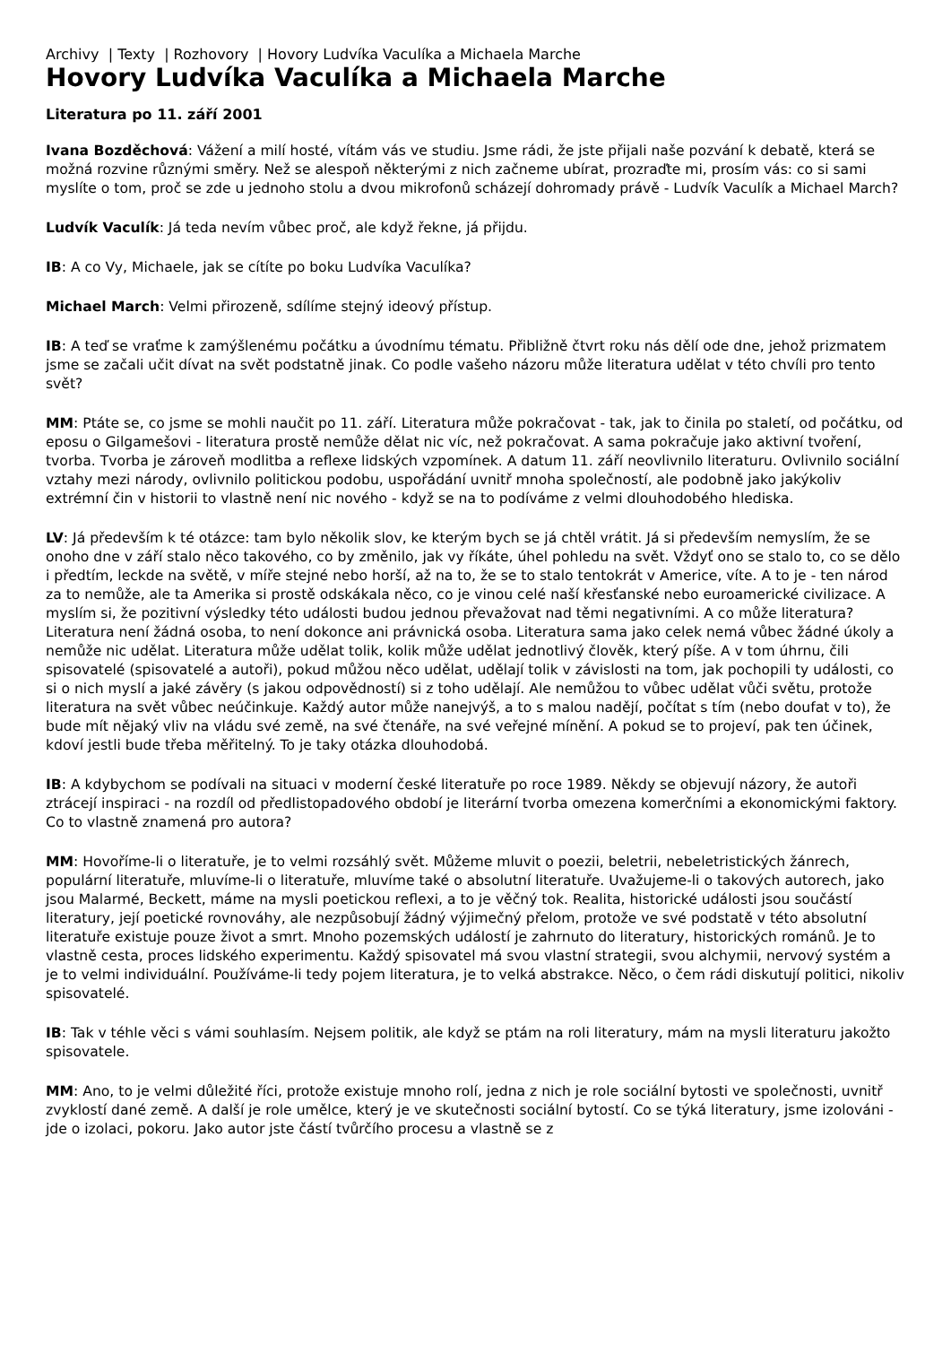Archivy | Texty | Rozhovory | Hovory Ludvíka Vaculíka a Michaela Marche
Hovory Ludvíka Vaculíka a Michaela Marche
Literatura po 11. září 2001
Ivana Bozděchová: Vážení a milí hosté, vítám vás ve studiu. Jsme rádi, že jste přijali naše pozvání k debatě, která se možná rozvine různými směry. Než se alespoň některými z nich začneme ubírat, prozraďte mi, prosím vás: co si sami myslíte o tom, proč se zde u jednoho stolu a dvou mikrofonů scházejí dohromady právě - Ludvík Vaculík a Michael March?
Ludvík Vaculík: Já teda nevím vůbec proč, ale když řekne, já přijdu.
IB: A co Vy, Michaele, jak se cítíte po boku Ludvíka Vaculíka?
Michael March: Velmi přirozeně, sdílíme stejný ideový přístup.
IB: A teď se vraťme k zamýšlenému počátku a úvodnímu tématu. Přibližně čtvrt roku nás dělí ode dne, jehož prizmatem jsme se začali učit dívat na svět podstatně jinak. Co podle vašeho názoru může literatura udělat v této chvíli pro tento svět?
MM: Ptáte se, co jsme se mohli naučit po 11. září. Literatura může pokračovat - tak, jak to činila po staletí, od počátku, od eposu o Gilgamešovi - literatura prostě nemůže dělat nic víc, než pokračovat. A sama pokračuje jako aktivní tvoření, tvorba. Tvorba je zároveň modlitba a reflexe lidských vzpomínek. A datum 11. září neovlivnilo literaturu. Ovlivnilo sociální vztahy mezi národy, ovlivnilo politickou podobu, uspořádání uvnitř mnoha společností, ale podobně jako jakýkoliv extrémní čin v historii to vlastně není nic nového - když se na to podíváme z velmi dlouhodobého hlediska.
LV: Já především k té otázce: tam bylo několik slov, ke kterým bych se já chtěl vrátit. Já si především nemyslím, že se onoho dne v září stalo něco takového, co by změnilo, jak vy říkáte, úhel pohledu na svět. Vždyť ono se stalo to, co se dělo i předtím, leckde na světě, v míře stejné nebo horší, až na to, že se to stalo tentokrát v Americe, víte. A to je - ten národ za to nemůže, ale ta Amerika si prostě odskákala něco, co je vinou celé naší křesťanské nebo euroamerické civilizace. A myslím si, že pozitivní výsledky této události budou jednou převažovat nad těmi negativními. A co může literatura? Literatura není žádná osoba, to není dokonce ani právnická osoba. Literatura sama jako celek nemá vůbec žádné úkoly a nemůže nic udělat. Literatura může udělat tolik, kolik může udělat jednotlivý člověk, který píše. A v tom úhrnu, čili spisovatelé (spisovatelé a autoři), pokud můžou něco udělat, udělají tolik v závislosti na tom, jak pochopili ty události, co si o nich myslí a jaké závěry (s jakou odpovědností) si z toho udělají. Ale nemůžou to vůbec udělat vůči světu, protože literatura na svět vůbec neúčinkuje. Každý autor může nanejvýš, a to s malou nadějí, počítat s tím (nebo doufat v to), že bude mít nějaký vliv na vládu své země, na své čtenáře, na své veřejné mínění. A pokud se to projeví, pak ten účinek, kdoví jestli bude třeba měřitelný. To je taky otázka dlouhodobá.
IB: A kdybychom se podívali na situaci v moderní české literatuře po roce 1989. Někdy se objevují názory, že autoři ztrácejí inspiraci - na rozdíl od předlistopadového období je literární tvorba omezena komerčními a ekonomickými faktory. Co to vlastně znamená pro autora?
MM: Hovoříme-li o literatuře, je to velmi rozsáhlý svět. Můžeme mluvit o poezii, beletrii, nebeletristických žánrech, populární literatuře, mluvíme-li o literatuře, mluvíme také o absolutní literatuře. Uvažujeme-li o takových autorech, jako jsou Malarmé, Beckett, máme na mysli poetickou reflexi, a to je věčný tok. Realita, historické události jsou součástí literatury, její poetické rovnováhy, ale nezpůsobují žádný výjimečný přelom, protože ve své podstatě v této absolutní literatuře existuje pouze život a smrt. Mnoho pozemských událostí je zahrnuto do literatury, historických románů. Je to vlastně cesta, proces lidského experimentu. Každý spisovatel má svou vlastní strategii, svou alchymii, nervový systém a je to velmi individuální. Používáme-li tedy pojem literatura, je to velká abstrakce. Něco, o čem rádi diskutují politici, nikoliv spisovatelé.
IB: Tak v téhle věci s vámi souhlasím. Nejsem politik, ale když se ptám na roli literatury, mám na mysli literaturu jakožto spisovatele.
MM: Ano, to je velmi důležité říci, protože existuje mnoho rolí, jedna z nich je role sociální bytosti ve společnosti, uvnitř zvyklostí dané země. A další je role umělce, který je ve skutečnosti sociální bytostí. Co se týká literatury, jsme izolováni -jde o izolaci, pokoru. Jako autor jste částí tvůrčího procesu a vlastně se z